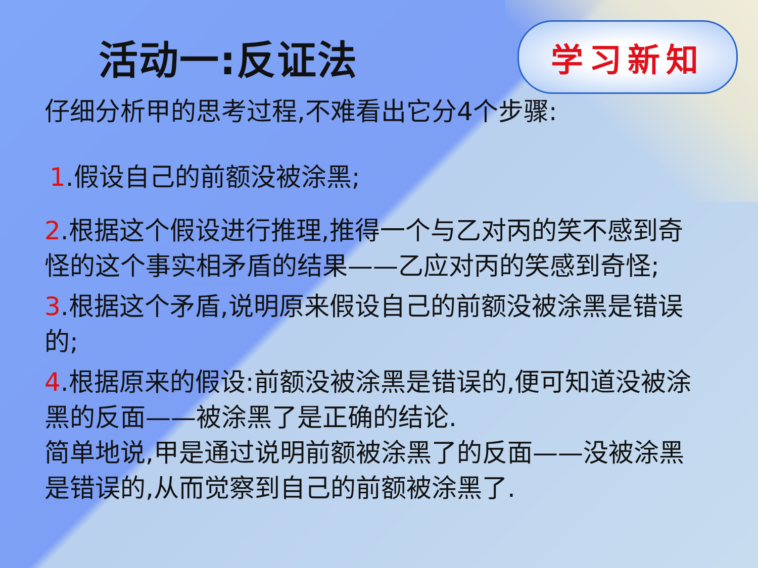活动一:反证法
学习新知
仔细分析甲的思考过程,不难看出它分4个步骤:
1.假设自己的前额没被涂黑;
2.根据这个假设进行推理,推得一个与乙对丙的笑不感到奇怪的这个事实相矛盾的结果——乙应对丙的笑感到奇怪;
3.根据这个矛盾,说明原来假设自己的前额没被涂黑是错误的;
4.根据原来的假设:前额没被涂黑是错误的,便可知道没被涂黑的反面——被涂黑了是正确的结论.
简单地说,甲是通过说明前额被涂黑了的反面——没被涂黑是错误的,从而觉察到自己的前额被涂黑了.